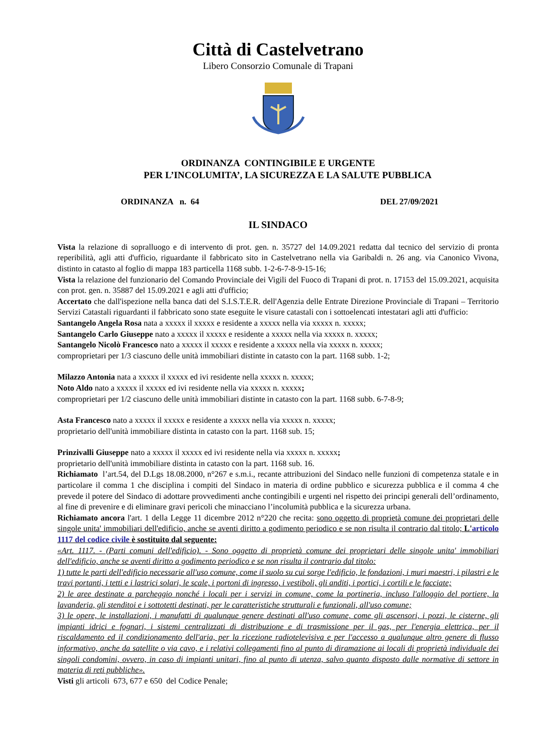Città di Castelvetrano
Libero Consorzio Comunale di Trapani
ORDINANZA CONTINGIBILE E URGENTE
PER L’INCOLUMITA’, LA SICUREZZA E LA SALUTE PUBBLICA
ORDINANZA n. 64 DEL 27/09/2021
IL SINDACO
Vista la relazione di sopralluogo e di intervento di prot. gen. n. 35727 del 14.09.2021 redatta dal tecnico del servizio di pronta reperibilità, agli atti d'ufficio, riguardante il fabbricato sito in Castelvetrano nella via Garibaldi n. 26 ang. via Canonico Vivona, distinto in catasto al foglio di mappa 183 particella 1168 subb. 1-2-6-7-8-9-15-16;
Vista la relazione del funzionario del Comando Provinciale dei Vigili del Fuoco di Trapani di prot. n. 17153 del 15.09.2021, acquisita con prot. gen. n. 35887 del 15.09.2021 e agli atti d'ufficio;
Accertato che dall'ispezione nella banca dati del S.I.S.T.E.R. dell'Agenzia delle Entrate Direzione Provinciale di Trapani – Territorio Servizi Catastali riguardanti il fabbricato sono state eseguite le visure catastali con i sottoelencati intestatari agli atti d'ufficio:
Santangelo Angela Rosa nata a xxxxx il xxxxx e residente a xxxxx nella via xxxxx n. xxxxx;
Santangelo Carlo Giuseppe nato a xxxxx il xxxxx e residente a xxxxx nella via xxxxx n. xxxxx;
Santangelo Nicolò Francesco nato a xxxxx il xxxxx e residente a xxxxx nella via xxxxx n. xxxxx;
comproprietari per 1/3 ciascuno delle unità immobiliari distinte in catasto con la part. 1168 subb. 1-2;
Milazzo Antonia nata a xxxxx il xxxxx ed ivi residente nella xxxxx n. xxxxx;
Noto Aldo nato a xxxxx il xxxxx ed ivi residente nella via xxxxx n. xxxxx;
comproprietari per 1/2 ciascuno delle unità immobiliari distinte in catasto con la part. 1168 subb. 6-7-8-9;
Asta Francesco nato a xxxxx il xxxxx e residente a xxxxx nella via xxxxx n. xxxxx;
proprietario dell'unità immobiliare distinta in catasto con la part. 1168 sub. 15;
Prinzivalli Giuseppe nato a xxxxx il xxxxx ed ivi residente nella via xxxxx n. xxxxx;
proprietario dell'unità immobiliare distinta in catasto con la part. 1168 sub. 16.
Richiamato l’art.54, del D.Lgs 18.08.2000, n°267 e s.m.i., recante attribuzioni del Sindaco nelle funzioni di competenza statale e in particolare il comma 1 che disciplina i compiti del Sindaco in materia di ordine pubblico e sicurezza pubblica e il comma 4 che prevede il potere del Sindaco di adottare provvedimenti anche contingibili e urgenti nel rispetto dei principi generali dell’ordinamento, al fine di prevenire e di eliminare gravi pericoli che minacciano l’incolumità pubblica e la sicurezza urbana.
Richiamato ancora l'art. 1 della Legge 11 dicembre 2012 n°220 che recita: sono oggetto di proprietà comune dei proprietari delle singole unita' immobiliari dell'edificio, anche se aventi diritto a godimento periodico e se non risulta il contrario dal titolo; L'articolo 1117 del codice civile è sostituito dal seguente:
«Art. 1117. - (Parti comuni dell'edificio). - Sono oggetto di proprietà comune dei proprietari delle singole unita' immobiliari dell'edificio, anche se aventi diritto a godimento periodico e se non risulta il contrario dal titolo:
1) tutte le parti dell'edificio necessarie all'uso comune, come il suolo su cui sorge l'edificio, le fondazioni, i muri maestri, i pilastri e le travi portanti, i tetti e i lastrici solari, le scale, i portoni di ingresso, i vestiboli, gli anditi, i portici, i cortili e le facciate;
2) le aree destinate a parcheggio nonché i locali per i servizi in comune, come la portineria, incluso l'alloggio del portiere, la lavanderia, gli stenditoi e i sottotetti destinati, per le caratteristiche strutturali e funzionali, all'uso comune;
3) le opere, le installazioni, i manufatti di qualunque genere destinati all'uso comune, come gli ascensori, i pozzi, le cisterne, gli impianti idrici e fognari, i sistemi centralizzati di distribuzione e di trasmissione per il gas, per l'energia elettrica, per il riscaldamento ed il condizionamento dell'aria, per la ricezione radiotelevisiva e per l'accesso a qualunque altro genere di flusso informativo, anche da satellite o via cavo, e i relativi collegamenti fino al punto di diramazione ai locali di proprietà individuale dei singoli condomini, ovvero, in caso di impianti unitari, fino al punto di utenza, salvo quanto disposto dalle normative di settore in materia di reti pubbliche».
Visti gli articoli 673, 677 e 650 del Codice Penale;